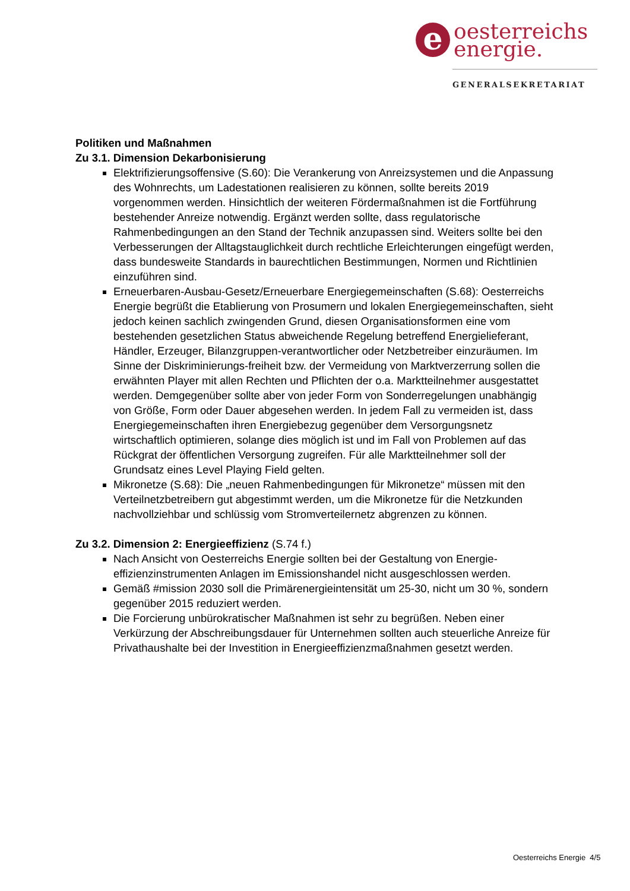e oesterreichs
energie.
GENERALSEKRETARIAT
Politiken und Maßnahmen
Zu 3.1. Dimension Dekarbonisierung
Elektrifizierungsoffensive (S.60): Die Verankerung von Anreizsystemen und die Anpassung des Wohnrechts, um Ladestationen realisieren zu können, sollte bereits 2019 vorgenommen werden. Hinsichtlich der weiteren Fördermaßnahmen ist die Fortführung bestehender Anreize notwendig. Ergänzt werden sollte, dass regulatorische Rahmenbedingungen an den Stand der Technik anzupassen sind. Weiters sollte bei den Verbesserungen der Alltagstauglichkeit durch rechtliche Erleichterungen eingefügt werden, dass bundesweite Standards in baurechtlichen Bestimmungen, Normen und Richtlinien einzuführen sind.
Erneuerbaren-Ausbau-Gesetz/Erneuerbare Energiegemeinschaften (S.68): Oesterreichs Energie begrüßt die Etablierung von Prosumern und lokalen Energiegemeinschaften, sieht jedoch keinen sachlich zwingenden Grund, diesen Organisationsformen eine vom bestehenden gesetzlichen Status abweichende Regelung betreffend Energielieferant, Händler, Erzeuger, Bilanzgruppen-verantwortlicher oder Netzbetreiber einzuräumen. Im Sinne der Diskriminierungs-freiheit bzw. der Vermeidung von Marktverzerrung sollen die erwähnten Player mit allen Rechten und Pflichten der o.a. Marktteilnehmer ausgestattet werden. Demgegenüber sollte aber von jeder Form von Sonderregelungen unabhängig von Größe, Form oder Dauer abgesehen werden. In jedem Fall zu vermeiden ist, dass Energiegemeinschaften ihren Energiebezug gegenüber dem Versorgungsnetz wirtschaftlich optimieren, solange dies möglich ist und im Fall von Problemen auf das Rückgrat der öffentlichen Versorgung zugreifen. Für alle Marktteilnehmer soll der Grundsatz eines Level Playing Field gelten.
Mikronetze (S.68): Die „neuen Rahmenbedingungen für Mikronetze“ müssen mit den Verteilnetzbetreibern gut abgestimmt werden, um die Mikronetze für die Netzkunden nachvollziehbar und schlüssig vom Stromverteilernetz abgrenzen zu können.
Zu 3.2. Dimension 2: Energieeffizienz (S.74 f.)
Nach Ansicht von Oesterreichs Energie sollten bei der Gestaltung von Energie-effizienzinstrumenten Anlagen im Emissionshandel nicht ausgeschlossen werden.
Gemäß #mission 2030 soll die Primärenergieintensität um 25-30, nicht um 30 %, sondern gegenüber 2015 reduziert werden.
Die Forcierung unbürokratischer Maßnahmen ist sehr zu begrüßen. Neben einer Verkürzung der Abschreibungsdauer für Unternehmen sollten auch steuerliche Anreize für Privathaushalte bei der Investition in Energieeffizienzmaßnahmen gesetzt werden.
Oesterreichs Energie 4/5